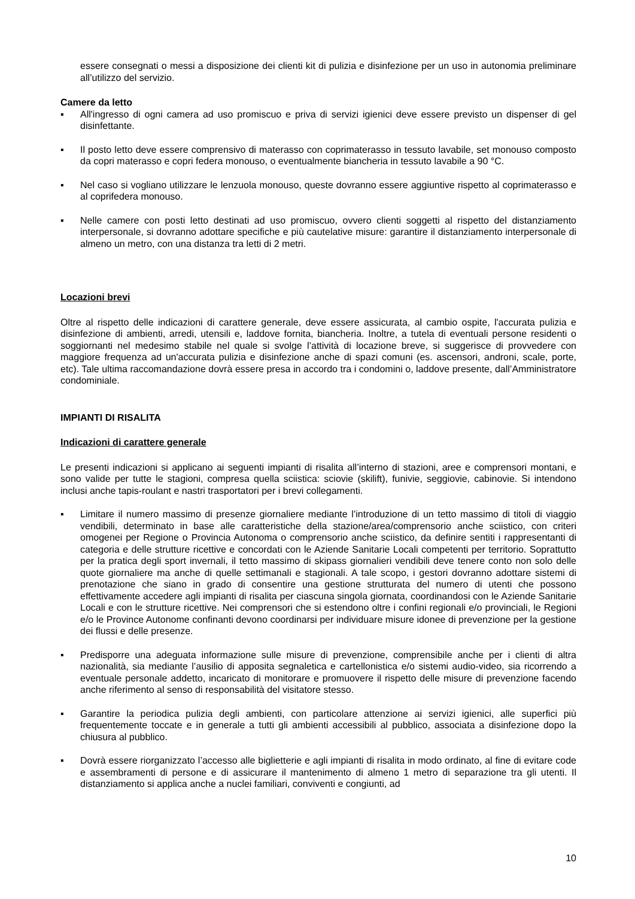essere consegnati o messi a disposizione dei clienti kit di pulizia e disinfezione per un uso in autonomia preliminare all’utilizzo del servizio.
Camere da letto
▪ All'ingresso di ogni camera ad uso promiscuo e priva di servizi igienici deve essere previsto un dispenser di gel disinfettante.
▪ Il posto letto deve essere comprensivo di materasso con coprimaterasso in tessuto lavabile, set monouso composto da copri materasso e copri federa monouso, o eventualmente biancheria in tessuto lavabile a 90 °C.
▪ Nel caso si vogliano utilizzare le lenzuola monouso, queste dovranno essere aggiuntive rispetto al coprimaterasso e al coprifedera monouso.
▪ Nelle camere con posti letto destinati ad uso promiscuo, ovvero clienti soggetti al rispetto del distanziamento interpersonale, si dovranno adottare specifiche e più cautelative misure: garantire il distanziamento interpersonale di almeno un metro, con una distanza tra letti di 2 metri.
Locazioni brevi
Oltre al rispetto delle indicazioni di carattere generale, deve essere assicurata, al cambio ospite, l'accurata pulizia e disinfezione di ambienti, arredi, utensili e, laddove fornita, biancheria. Inoltre, a tutela di eventuali persone residenti o soggiornanti nel medesimo stabile nel quale si svolge l’attività di locazione breve, si suggerisce di provvedere con maggiore frequenza ad un'accurata pulizia e disinfezione anche di spazi comuni (es. ascensori, androni, scale, porte, etc). Tale ultima raccomandazione dovrà essere presa in accordo tra i condomini o, laddove presente, dall’Amministratore condominiale.
IMPIANTI DI RISALITA
Indicazioni di carattere generale
Le presenti indicazioni si applicano ai seguenti impianti di risalita all’interno di stazioni, aree e comprensori montani, e sono valide per tutte le stagioni, compresa quella sciistica: sciovie (skilift), funivie, seggiovie, cabinovie. Si intendono inclusi anche tapis-roulant e nastri trasportatori per i brevi collegamenti.
▪ Limitare il numero massimo di presenze giornaliere mediante l’introduzione di un tetto massimo di titoli di viaggio vendibili, determinato in base alle caratteristiche della stazione/area/comprensorio anche sciistico, con criteri omogenei per Regione o Provincia Autonoma o comprensorio anche sciistico, da definire sentiti i rappresentanti di categoria e delle strutture ricettive e concordati con le Aziende Sanitarie Locali competenti per territorio. Soprattutto per la pratica degli sport invernali, il tetto massimo di skipass giornalieri vendibili deve tenere conto non solo delle quote giornaliere ma anche di quelle settimanali e stagionali. A tale scopo, i gestori dovranno adottare sistemi di prenotazione che siano in grado di consentire una gestione strutturata del numero di utenti che possono effettivamente accedere agli impianti di risalita per ciascuna singola giornata, coordinandosi con le Aziende Sanitarie Locali e con le strutture ricettive. Nei comprensori che si estendono oltre i confini regionali e/o provinciali, le Regioni e/o le Province Autonome confinanti devono coordinarsi per individuare misure idonee di prevenzione per la gestione dei flussi e delle presenze.
▪ Predisporre una adeguata informazione sulle misure di prevenzione, comprensibile anche per i clienti di altra nazionalità, sia mediante l’ausilio di apposita segnaletica e cartellonistica e/o sistemi audio-video, sia ricorrendo a eventuale personale addetto, incaricato di monitorare e promuovere il rispetto delle misure di prevenzione facendo anche riferimento al senso di responsabilità del visitatore stesso.
▪ Garantire la periodica pulizia degli ambienti, con particolare attenzione ai servizi igienici, alle superfici più frequentemente toccate e in generale a tutti gli ambienti accessibili al pubblico, associata a disinfezione dopo la chiusura al pubblico.
▪ Dovrà essere riorganizzato l’accesso alle biglietterie e agli impianti di risalita in modo ordinato, al fine di evitare code e assembramenti di persone e di assicurare il mantenimento di almeno 1 metro di separazione tra gli utenti. Il distanziamento si applica anche a nuclei familiari, conviventi e congiunti, ad
10